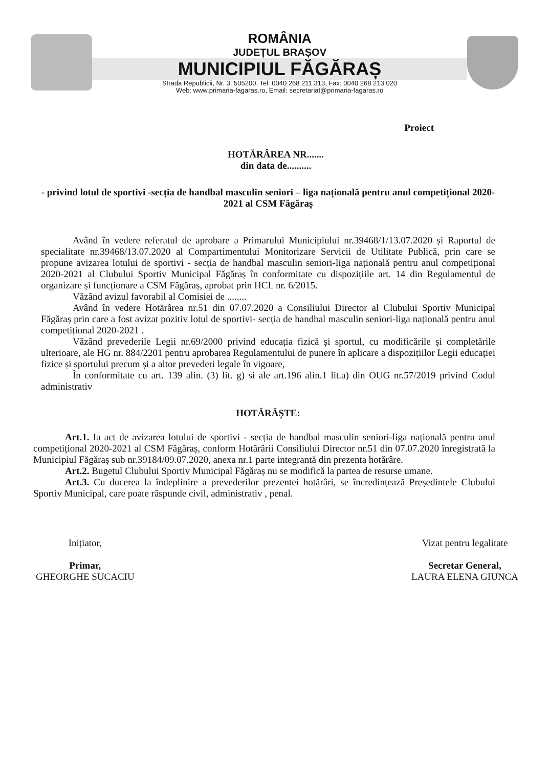ROMÂNIA
JUDEȚUL BRAȘOV
MUNICIPIUL FĂGĂRAȘ
Strada Republicii, Nr. 3, 505200, Tel: 0040 268 211 313, Fax: 0040 268 213 020
Web: www.primaria-fagaras.ro, Email: secretariat@primaria-fagaras.ro
Proiect
HOTĂRÂREA NR.......
din data de..........
- privind lotul de sportivi -secția de handbal masculin seniori – liga națională pentru anul competițional 2020-2021 al CSM Făgăraș
Având în vedere referatul de aprobare a Primarului Municipiului nr.39468/1/13.07.2020 și Raportul de specialitate nr.39468/13.07.2020 al Compartimentului Monitorizare Servicii de Utilitate Publică, prin care se propune avizarea lotului de sportivi - secția de handbal masculin seniori-liga națională pentru anul competițional 2020-2021 al Clubului Sportiv Municipal Făgăraș în conformitate cu dispozițiile art. 14 din Regulamentul de organizare și funcționare a CSM Făgăraș, aprobat prin HCL nr. 6/2015.
Văzând avizul favorabil al Comisiei de ........
Având în vedere Hotărârea nr.51 din 07.07.2020 a Consiliului Director al Clubului Sportiv Municipal Făgăraș prin care a fost avizat pozitiv lotul de sportivi- secția de handbal masculin seniori-liga națională pentru anul competițional 2020-2021 .
Văzând prevederile Legii nr.69/2000 privind educația fizică și sportul, cu modificările și completările ulterioare, ale HG nr. 884/2201 pentru aprobarea Regulamentului de punere în aplicare a dispozițiilor Legii educației fizice și sportului precum și a altor prevederi legale în vigoare,
În conformitate cu art. 139 alin. (3) lit. g) si ale art.196 alin.1 lit.a) din OUG nr.57/2019 privind Codul administrativ
HOTĂRĂȘTE:
Art.1. Ia act de avizarea lotului de sportivi - secția de handbal masculin seniori-liga națională pentru anul competițional 2020-2021 al CSM Făgăraș, conform Hotărârii Consiliului Director nr.51 din 07.07.2020 înregistrată la Municipiul Făgăraș sub nr.39184/09.07.2020, anexa nr.1 parte integrantă din prezenta hotărâre.
Art.2. Bugetul Clubului Sportiv Municipal Făgăraș nu se modifică la partea de resurse umane.
Art.3. Cu ducerea la îndeplinire a prevederilor prezentei hotărâri, se încredințează Președintele Clubului Sportiv Municipal, care poate răspunde civil, administrativ , penal.
Inițiator,
Primar,
GHEORGHE SUCACIU
Vizat pentru legalitate
Secretar General,
LAURA ELENA GIUNCA